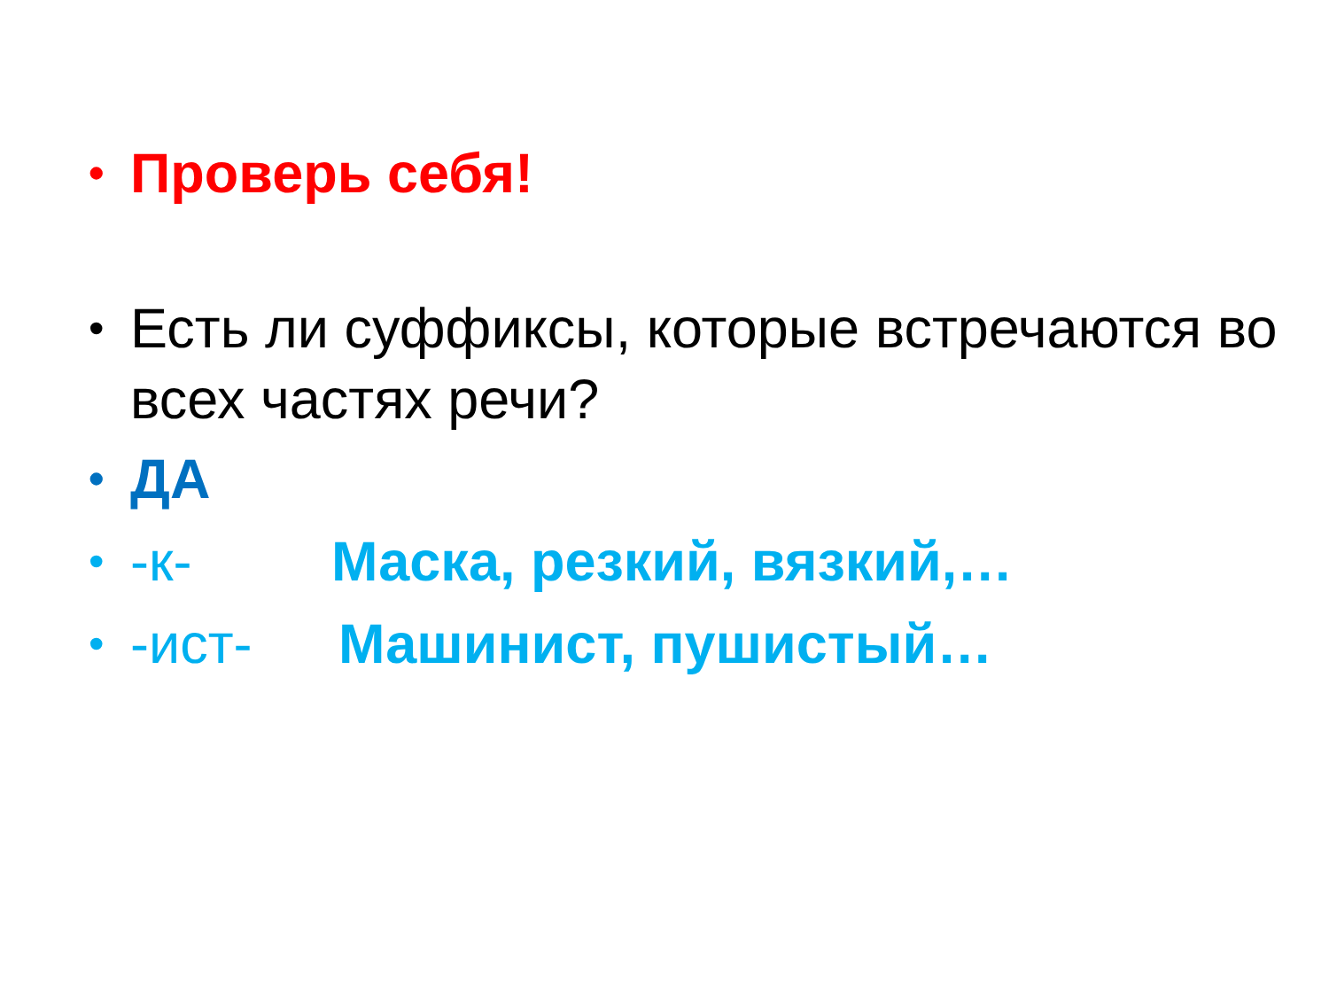• Проверь себя!
• Есть ли суффиксы, которые встречаются во всех частях речи?
• ДА
• -к- Маска, резкий, вязкий,…
• -ист- Машинист, пушистый…